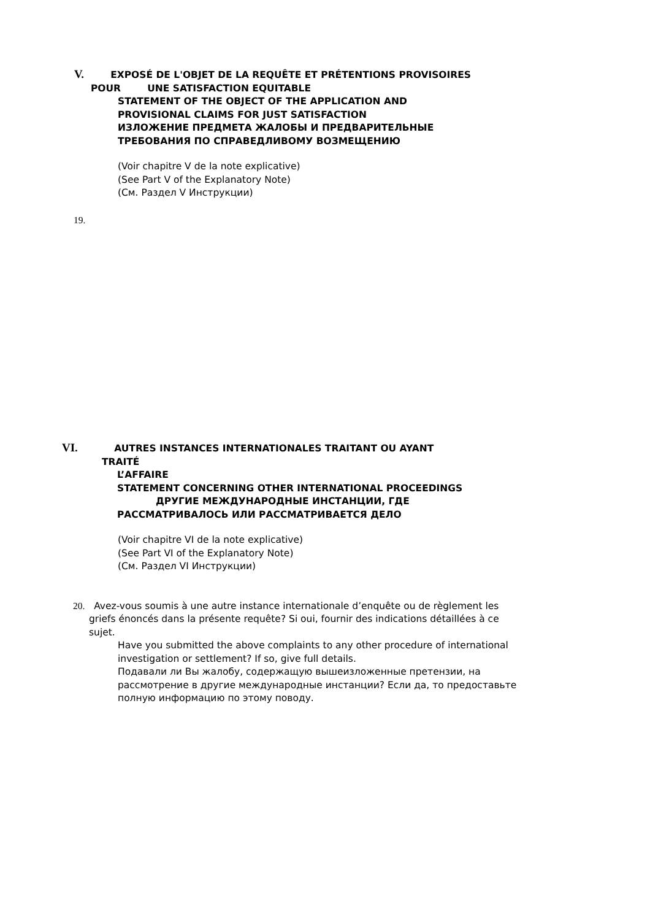V. EXPOSÉ DE L'OBJET DE LA REQUÊTE ET PRÉTENTIONS PROVISOIRES
POUR UNE SATISFACTION EQUITABLE
STATEMENT OF THE OBJECT OF THE APPLICATION AND
PROVISIONAL CLAIMS FOR JUST SATISFACTION
ИЗЛОЖЕНИЕ ПРЕДМЕТА ЖАЛОБЫ И ПРЕДВАРИТЕЛЬНЫЕ
ТРЕБОВАНИЯ ПО СПРАВЕДЛИВОМУ ВОЗМЕЩЕНИЮ
(Voir chapitre V de la note explicative)
(See Part V of the Explanatory Note)
(См. Раздел V Инструкции)
19.
VI. AUTRES INSTANCES INTERNATIONALES TRAITANT OU AYANT
TRAITÉ
L’AFFAIRE
STATEMENT CONCERNING OTHER INTERNATIONAL PROCEEDINGS
ДРУГИЕ МЕЖДУНАРОДНЫЕ ИНСТАНЦИИ, ГДЕ
РАССМАТРИВАЛОСЬ ИЛИ РАССМАТРИВАЕТСЯ ДЕЛО
(Voir chapitre VI de la note explicative)
(See Part VI of the Explanatory Note)
(См. Раздел VI Инструкции)
20. Avez-vous soumis à une autre instance internationale d’enquête ou de règlement les griefs énoncés dans la présente requête? Si oui, fournir des indications détaillées à ce sujet.
Have you submitted the above complaints to any other procedure of international investigation or settlement? If so, give full details.
Подавали ли Вы жалобу, содержащую вышеизложенные претензии, на рассмотрение в другие международные инстанции? Если да, то предоставьте полную информацию по этому поводу.